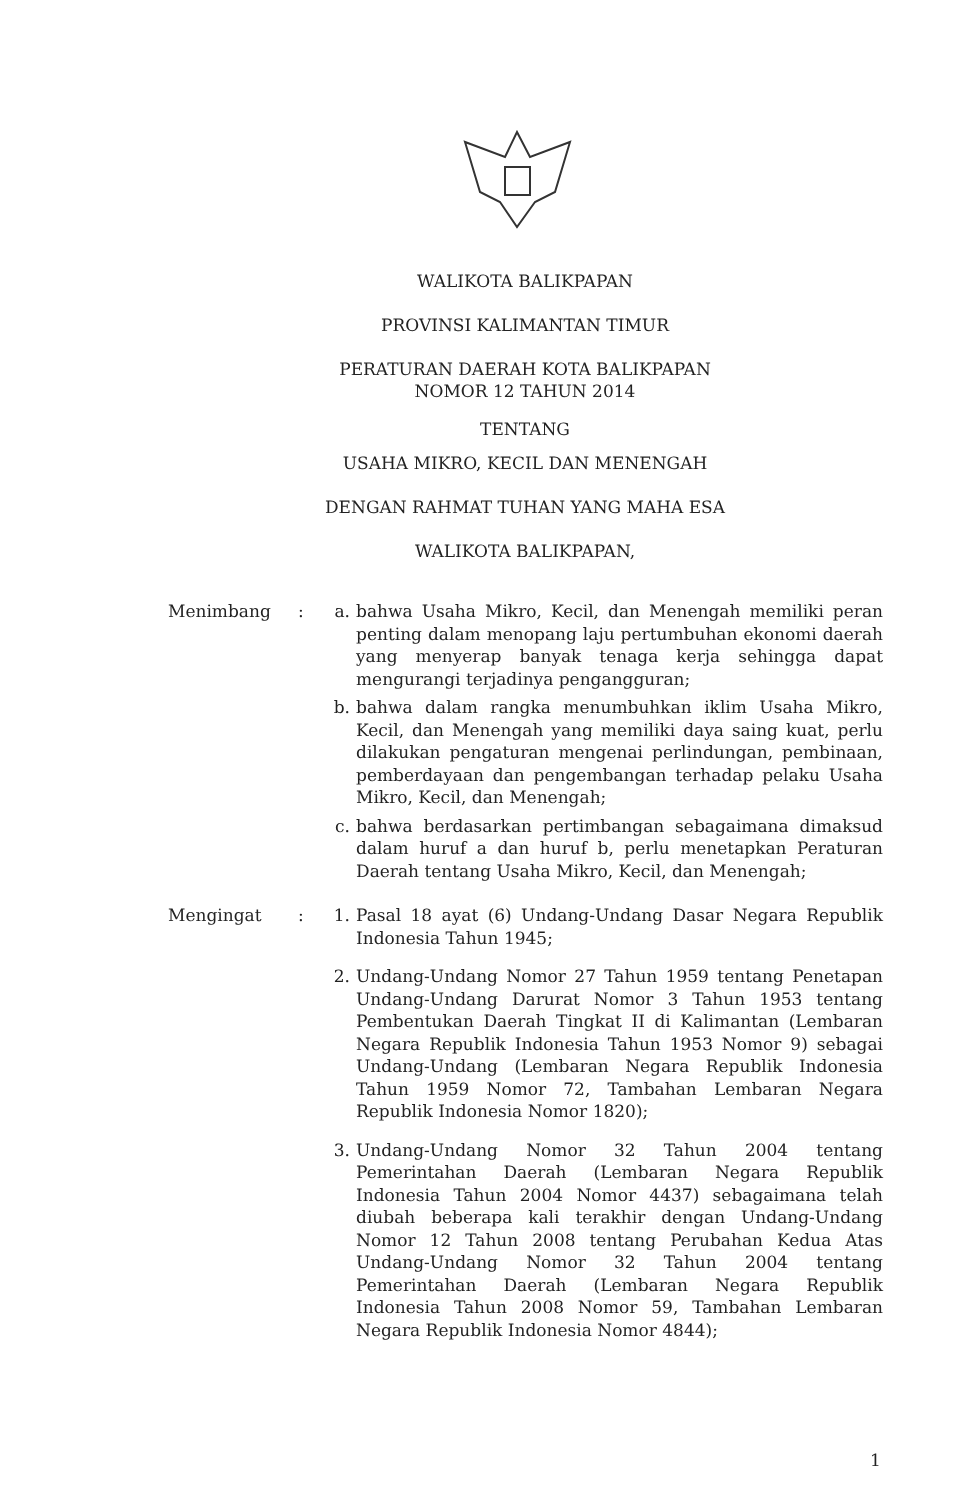WALIKOTA BALIKPAPAN
PROVINSI KALIMANTAN TIMUR
PERATURAN DAERAH KOTA BALIKPAPAN
NOMOR 12 TAHUN 2014
TENTANG
USAHA MIKRO, KECIL DAN MENENGAH
DENGAN RAHMAT TUHAN YANG MAHA ESA
WALIKOTA BALIKPAPAN,
Menimbang : a. bahwa Usaha Mikro, Kecil, dan Menengah memiliki peran penting dalam menopang laju pertumbuhan ekonomi daerah yang menyerap banyak tenaga kerja sehingga dapat mengurangi terjadinya pengangguran;
b. bahwa dalam rangka menumbuhkan iklim Usaha Mikro, Kecil, dan Menengah yang memiliki daya saing kuat, perlu dilakukan pengaturan mengenai perlindungan, pembinaan, pemberdayaan dan pengembangan terhadap pelaku Usaha Mikro, Kecil, dan Menengah;
c. bahwa berdasarkan pertimbangan sebagaimana dimaksud dalam huruf a dan huruf b, perlu menetapkan Peraturan Daerah tentang Usaha Mikro, Kecil, dan Menengah;
Mengingat : 1. Pasal 18 ayat (6) Undang-Undang Dasar Negara Republik Indonesia Tahun 1945;
2. Undang-Undang Nomor 27 Tahun 1959 tentang Penetapan Undang-Undang Darurat Nomor 3 Tahun 1953 tentang Pembentukan Daerah Tingkat II di Kalimantan (Lembaran Negara Republik Indonesia Tahun 1953 Nomor 9) sebagai Undang-Undang (Lembaran Negara Republik Indonesia Tahun 1959 Nomor 72, Tambahan Lembaran Negara Republik Indonesia Nomor 1820);
3. Undang-Undang Nomor 32 Tahun 2004 tentang Pemerintahan Daerah (Lembaran Negara Republik Indonesia Tahun 2004 Nomor 4437) sebagaimana telah diubah beberapa kali terakhir dengan Undang-Undang Nomor 12 Tahun 2008 tentang Perubahan Kedua Atas Undang-Undang Nomor 32 Tahun 2004 tentang Pemerintahan Daerah (Lembaran Negara Republik Indonesia Tahun 2008 Nomor 59, Tambahan Lembaran Negara Republik Indonesia Nomor 4844);
1